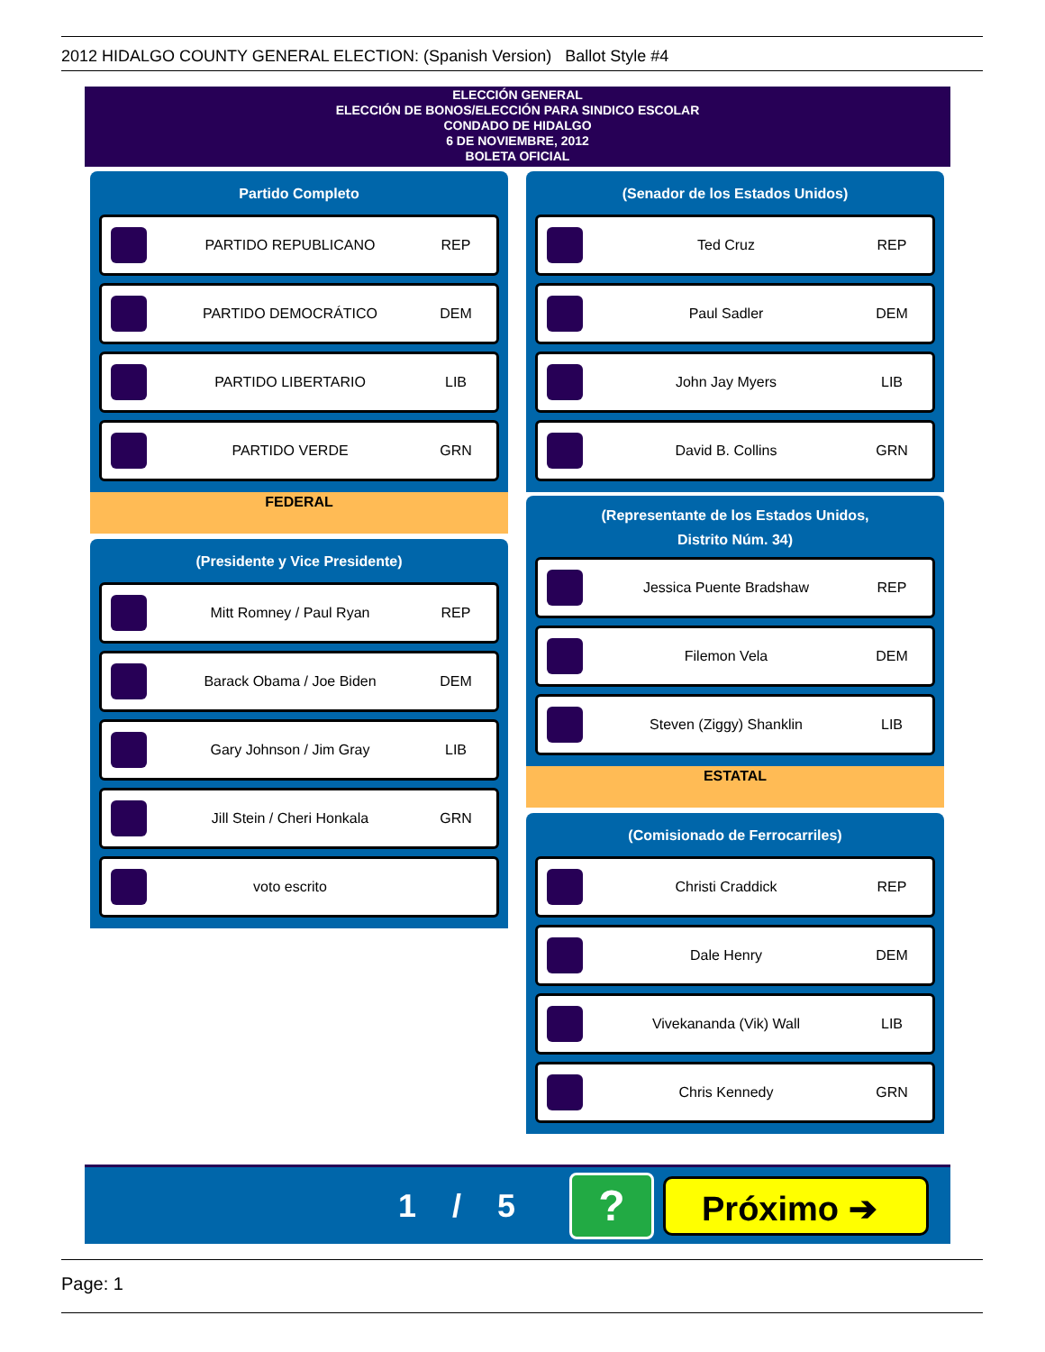2012 HIDALGO COUNTY GENERAL ELECTION: (Spanish Version) Ballot Style #4
ELECCIÓN GENERAL
ELECCIÓN DE BONOS/ELECCIÓN PARA SINDICO ESCOLAR
CONDADO DE HIDALGO
6 DE NOVIEMBRE, 2012
BOLETA OFICIAL
Partido Completo
PARTIDO REPUBLICANO REP
PARTIDO DEMOCRÁTICO DEM
PARTIDO LIBERTARIO LIB
PARTIDO VERDE GRN
FEDERAL
(Presidente y Vice Presidente)
Mitt Romney / Paul Ryan REP
Barack Obama / Joe Biden DEM
Gary Johnson / Jim Gray LIB
Jill Stein / Cheri Honkala GRN
voto escrito
(Senador de los Estados Unidos)
Ted Cruz REP
Paul Sadler DEM
John Jay Myers LIB
David B. Collins GRN
(Representante de los Estados Unidos,
Distrito Núm. 34)
Jessica Puente Bradshaw REP
Filemon Vela DEM
Steven (Ziggy) Shanklin LIB
ESTATAL
(Comisionado de Ferrocarriles)
Christi Craddick REP
Dale Henry DEM
Vivekananda (Vik) Wall LIB
Chris Kennedy GRN
1 / 5
?
Próximo ➔
Page: 1